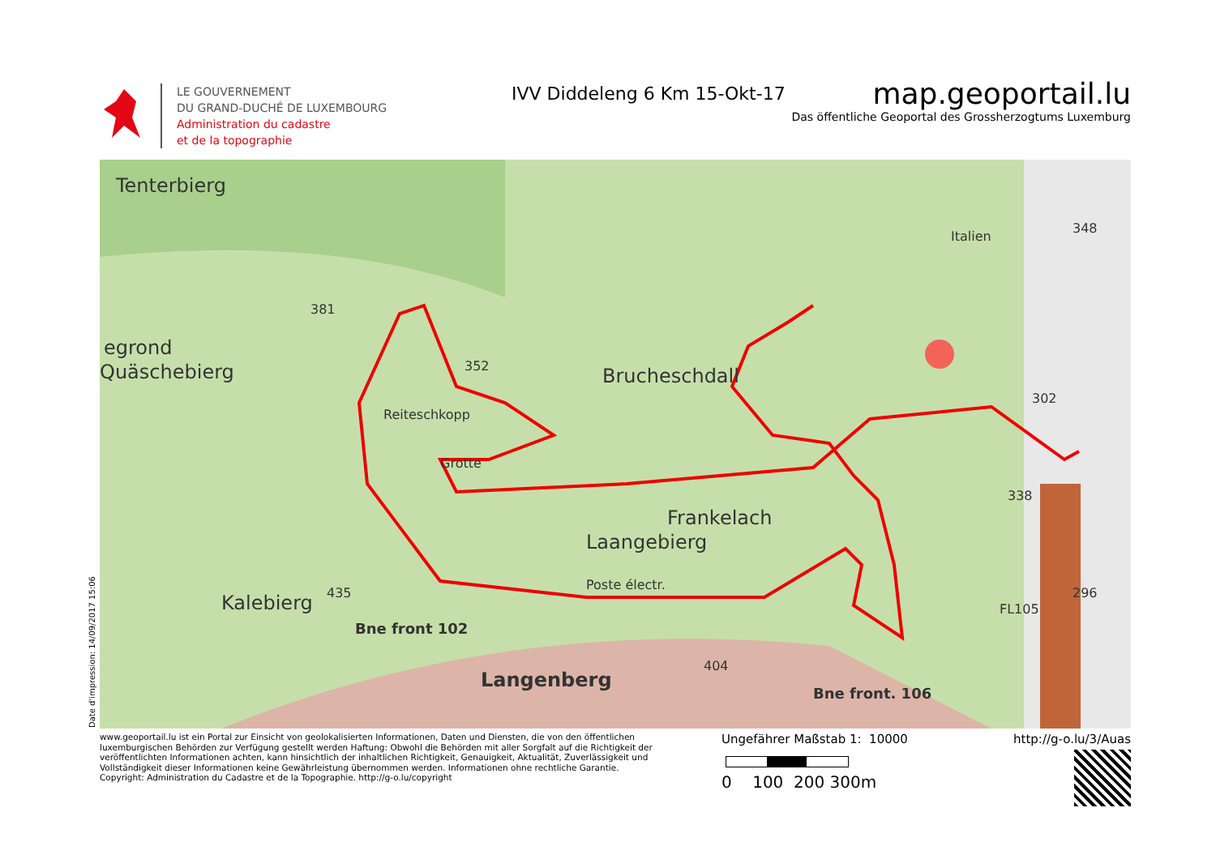LE GOUVERNEMENT
DU GRAND-DUCHÉ DE LUXEMBOURG
Administration du cadastre
et de la topographie
IVV Diddeleng 6 Km 15-Okt-17
map.geoportail.lu
Das öffentliche Geoportal des Grossherzogtums Luxemburg
Tenterbierg
egrond
Quäschebierg
Reiteschkopp
Grotte
Brucheschdall
Frankelach
Laangebierg
Kalebierg
Langenberg
Bne front. 106
Bne front 102
381
352
338
348
Italien
302
296
FL105
404
435
Poste électr.
Date d'impression: 14/09/2017 15:06
www.geoportail.lu ist ein Portal zur Einsicht von geolokalisierten Informationen, Daten und Diensten, die von den öffentlichen luxemburgischen Behörden zur Verfügung gestellt werden Haftung: Obwohl die Behörden mit aller Sorgfalt auf die Richtigkeit der veröffentlichten Informationen achten, kann hinsichtlich der inhaltlichen Richtigkeit, Genauigkeit, Aktualität, Zuverlässigkeit und Vollständigkeit dieser Informationen keine Gewährleistung übernommen werden. Informationen ohne rechtliche Garantie.
Copyright: Administration du Cadastre et de la Topographie. http://g-o.lu/copyright
Ungefährer Maßstab 1: 10000
0 100 200 300m
http://g-o.lu/3/Auas